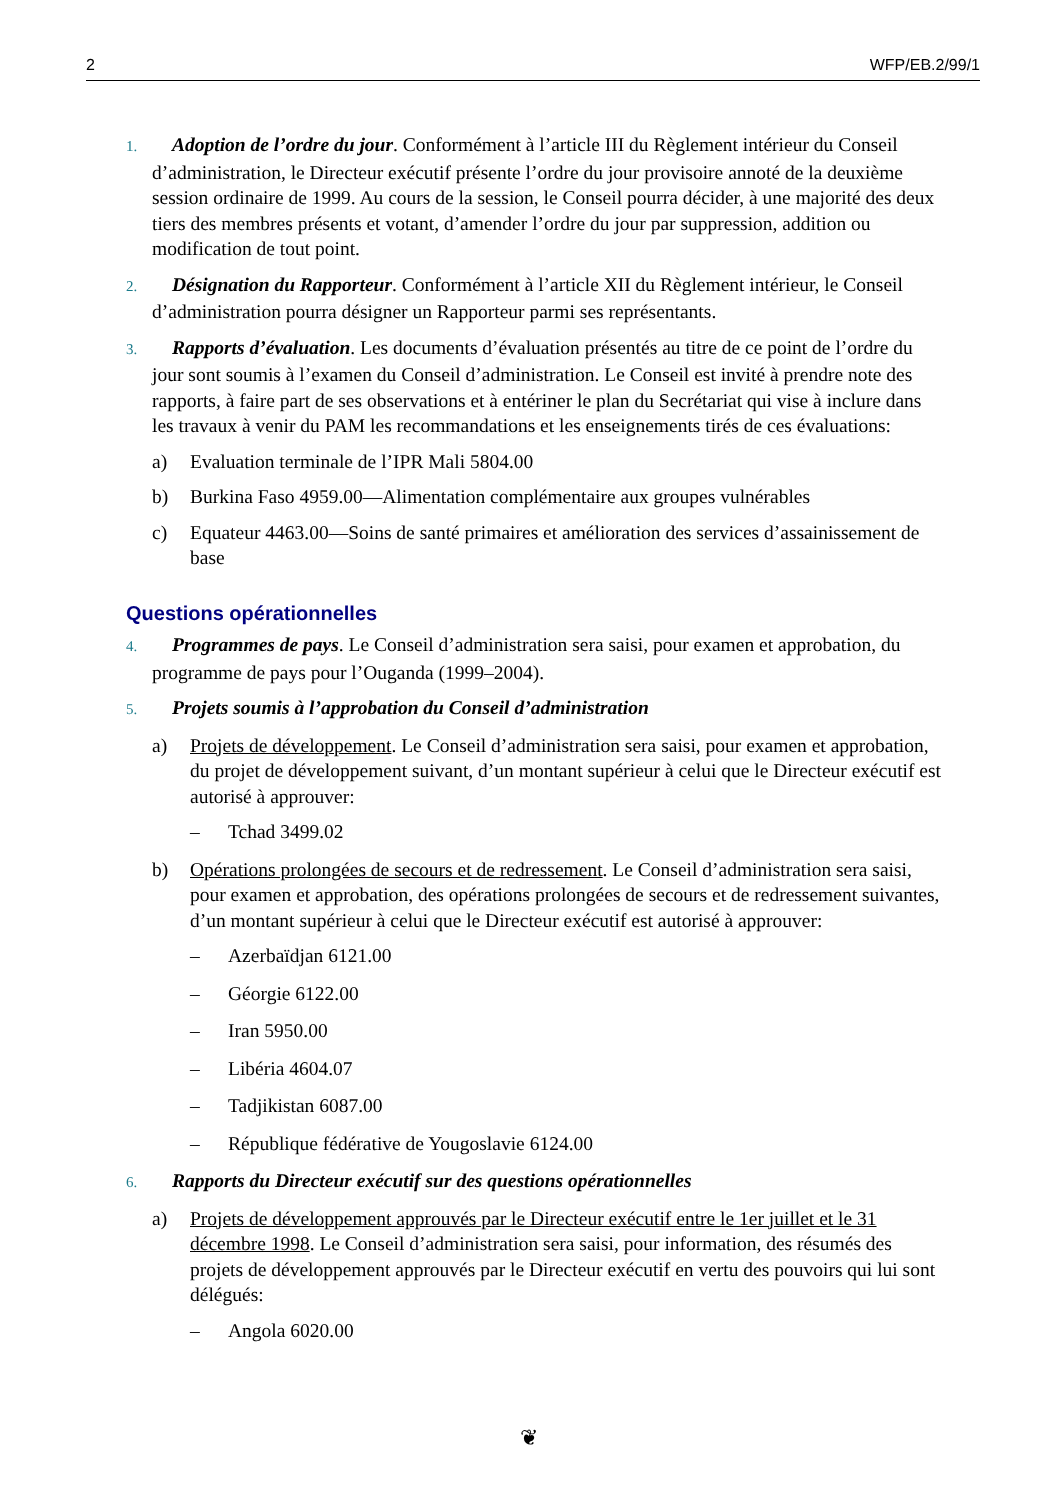2 WFP/EB.2/99/1
1. Adoption de l’ordre du jour. Conformément à l’article III du Règlement intérieur du Conseil d’administration, le Directeur exécutif présente l’ordre du jour provisoire annoté de la deuxième session ordinaire de 1999. Au cours de la session, le Conseil pourra décider, à une majorité des deux tiers des membres présents et votant, d’amender l’ordre du jour par suppression, addition ou modification de tout point.
2. Désignation du Rapporteur. Conformément à l’article XII du Règlement intérieur, le Conseil d’administration pourra désigner un Rapporteur parmi ses représentants.
3. Rapports d’évaluation. Les documents d’évaluation présentés au titre de ce point de l’ordre du jour sont soumis à l’examen du Conseil d’administration. Le Conseil est invité à prendre note des rapports, à faire part de ses observations et à entériner le plan du Secrétariat qui vise à inclure dans les travaux à venir du PAM les recommandations et les enseignements tirés de ces évaluations:
a) Evaluation terminale de l’IPR Mali 5804.00
b) Burkina Faso 4959.00—Alimentation complémentaire aux groupes vulnérables
c) Equateur 4463.00—Soins de santé primaires et amélioration des services d’assainissement de base
Questions opérationnelles
4. Programmes de pays. Le Conseil d’administration sera saisi, pour examen et approbation, du programme de pays pour l’Ouganda (1999–2004).
5. Projets soumis à l’approbation du Conseil d’administration
a) Projets de développement. Le Conseil d’administration sera saisi, pour examen et approbation, du projet de développement suivant, d’un montant supérieur à celui que le Directeur exécutif est autorisé à approuver:
– Tchad 3499.02
b) Opérations prolongées de secours et de redressement. Le Conseil d’administration sera saisi, pour examen et approbation, des opérations prolongées de secours et de redressement suivantes, d’un montant supérieur à celui que le Directeur exécutif est autorisé à approuver:
– Azerbaïdjan 6121.00
– Géorgie 6122.00
– Iran 5950.00
– Libéria 4604.07
– Tadjikistan 6087.00
– République fédérative de Yougoslavie 6124.00
6. Rapports du Directeur exécutif sur des questions opérationnelles
a) Projets de développement approuvés par le Directeur exécutif entre le 1er juillet et le 31 décembre 1998. Le Conseil d’administration sera saisi, pour information, des résumés des projets de développement approuvés par le Directeur exécutif en vertu des pouvoirs qui lui sont délégués:
– Angola 6020.00
❦